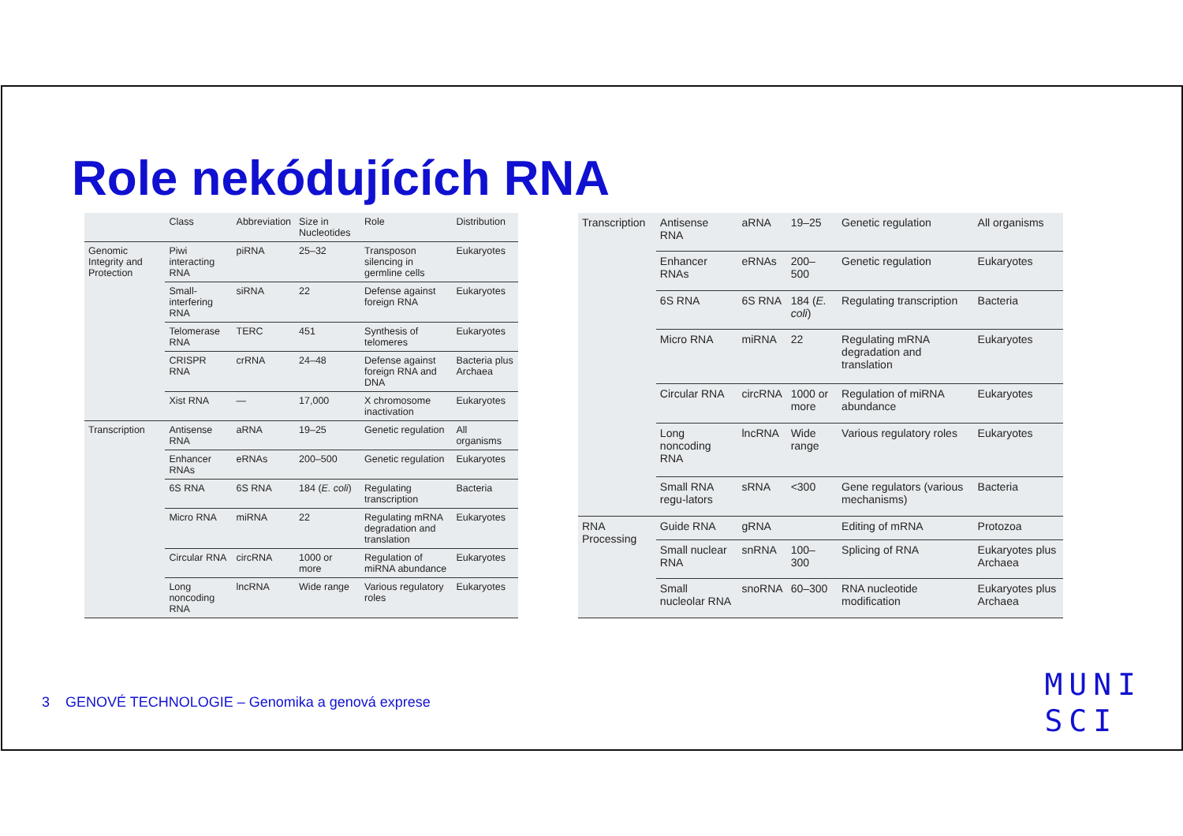Role nekódujících RNA
| | Class | Abbreviation | Size in Nucleotides | Role | Distribution |
| --- | --- | --- | --- | --- | --- |
| Genomic Integrity and Protection | Piwi interacting RNA | piRNA | 25–32 | Transposon silencing in germline cells | Eukaryotes |
| | Small-interfering RNA | siRNA | 22 | Defense against foreign RNA | Eukaryotes |
| | Telomerase RNA | TERC | 451 | Synthesis of telomeres | Eukaryotes |
| | CRISPR RNA | crRNA | 24–48 | Defense against foreign RNA and DNA | Bacteria plus Archaea |
| | Xist RNA | — | 17,000 | X chromosome inactivation | Eukaryotes |
| Transcription | Antisense RNA | aRNA | 19–25 | Genetic regulation | All organisms |
| | Enhancer RNAs | eRNAs | 200–500 | Genetic regulation | Eukaryotes |
| | 6S RNA | 6S RNA | 184 ( E. coli ) | Regulating transcription | Bacteria |
| | Micro RNA | miRNA | 22 | Regulating mRNA degradation and translation | Eukaryotes |
| | Circular RNA | circRNA | 1000 or more | Regulation of miRNA abundance | Eukaryotes |
| | Long noncoding RNA | lncRNA | Wide range | Various regulatory roles | Eukaryotes |
| Transcription | Antisense RNA | aRNA | 19–25 | Genetic regulation | All organisms |
| | Enhancer RNAs | eRNAs | 200–500 | Genetic regulation | Eukaryotes |
| | 6S RNA | 6S RNA | 184 ( E. coli ) | Regulating transcription | Bacteria |
| | Micro RNA | miRNA | 22 | Regulating mRNA degradation and translation | Eukaryotes |
| | Circular RNA | circRNA | 1000 or more | Regulation of miRNA abundance | Eukaryotes |
| | Long noncoding RNA | lncRNA | Wide range | Various regulatory roles | Eukaryotes |
| | Small RNA regu-lators | sRNA | <300 | Gene regulators (various mechanisms) | Bacteria |
| RNA Processing | Guide RNA | gRNA | | Editing of mRNA | Protozoa |
| | Small nuclear RNA | snRNA | 100–300 | Splicing of RNA | Eukaryotes plus Archaea |
| | Small nucleolar RNA | snoRNA | 60–300 | RNA nucleotide modification | Eukaryotes plus Archaea |
3 GENOVÉ TECHNOLOGIE – Genomika a genová exprese
MUNI
SCI